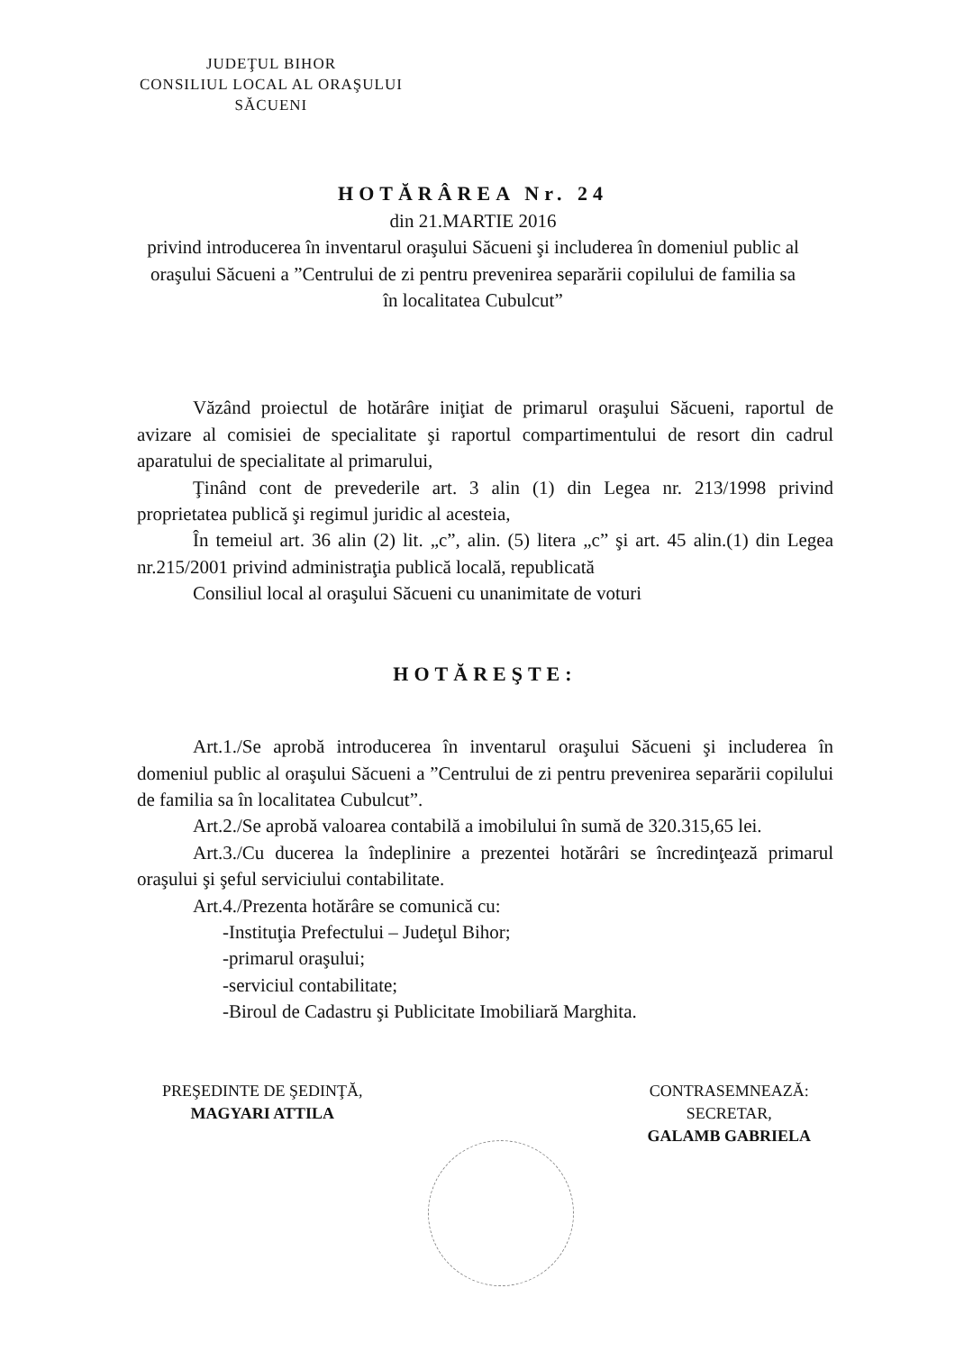JUDEŢUL BIHOR
CONSILIUL LOCAL AL ORAŞULUI
SĂCUENI
HOTĂRÂREA Nr. 24
din 21.MARTIE 2016
privind introducerea în inventarul oraşului Săcueni şi includerea în domeniul public al oraşului Săcueni a ”Centrului de zi pentru prevenirea separării copilului de familia sa în localitatea Cubulcut”
Văzând proiectul de hotărâre iniţiat de primarul oraşului Săcueni, raportul de avizare al comisiei de specialitate şi raportul compartimentului de resort din cadrul aparatului de specialitate al primarului,
Ţinând cont de prevederile art. 3 alin (1) din Legea nr. 213/1998 privind proprietatea publică şi regimul juridic al acesteia,
În temeiul art. 36 alin (2) lit. „c”, alin. (5) litera „c” şi art. 45 alin.(1) din Legea nr.215/2001 privind administraţia publică locală, republicată
Consiliul local al oraşului Săcueni cu unanimitate de voturi
HOTĂREŞTE:
Art.1./Se aprobă introducerea în inventarul oraşului Săcueni şi includerea în domeniul public al oraşului Săcueni a ”Centrului de zi pentru prevenirea separării copilului de familia sa în localitatea Cubulcut”.
Art.2./Se aprobă valoarea contabilă a imobilului în sumă de 320.315,65 lei.
Art.3./Cu ducerea la îndeplinire a prezentei hotărâri se încredinţează primarul oraşului şi şeful serviciului contabilitate.
Art.4./Prezenta hotărâre se comunică cu:
-Instituţia Prefectului – Judeţul Bihor;
-primarul oraşului;
-serviciul contabilitate;
-Biroul de Cadastru şi Publicitate Imobiliară Marghita.
PREŞEDINTE DE ŞEDINŢĂ,
MAGYARI ATTILA
CONTRASEMNEAZĂ:
SECRETAR,
GALAMB GABRIELA